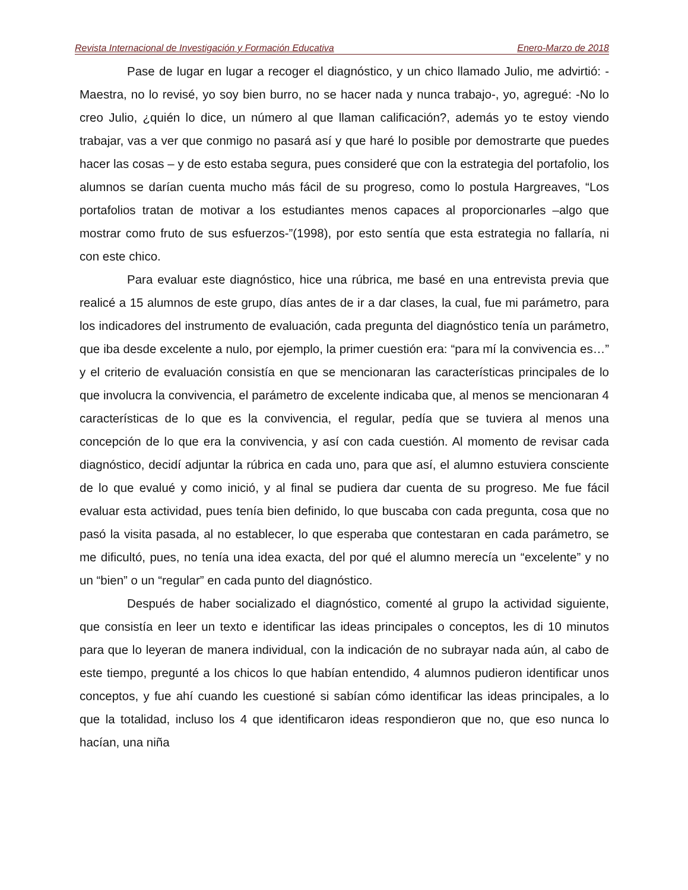Revista Internacional de Investigación y Formación Educativa Enero-Marzo de 2018
Pase de lugar en lugar a recoger el diagnóstico, y un chico llamado Julio, me advirtió: -Maestra, no lo revisé, yo soy bien burro, no se hacer nada y nunca trabajo-, yo, agregué: -No lo creo Julio, ¿quién lo dice, un número al que llaman calificación?, además yo te estoy viendo trabajar, vas a ver que conmigo no pasará así y que haré lo posible por demostrarte que puedes hacer las cosas – y de esto estaba segura, pues consideré que con la estrategia del portafolio, los alumnos se darían cuenta mucho más fácil de su progreso, como lo postula Hargreaves, “Los portafolios tratan de motivar a los estudiantes menos capaces al proporcionarles –algo que mostrar como fruto de sus esfuerzos-”(1998), por esto sentía que esta estrategia no fallaría, ni con este chico.
Para evaluar este diagnóstico, hice una rúbrica, me basé en una entrevista previa que realicé a 15 alumnos de este grupo, días antes de ir a dar clases, la cual, fue mi parámetro, para los indicadores del instrumento de evaluación, cada pregunta del diagnóstico tenía un parámetro, que iba desde excelente a nulo, por ejemplo, la primer cuestión era: “para mí la convivencia es…” y el criterio de evaluación consistía en que se mencionaran las características principales de lo que involucra la convivencia, el parámetro de excelente indicaba que, al menos se mencionaran 4 características de lo que es la convivencia, el regular, pedía que se tuviera al menos una concepción de lo que era la convivencia, y así con cada cuestión. Al momento de revisar cada diagnóstico, decidí adjuntar la rúbrica en cada uno, para que así, el alumno estuviera consciente de lo que evalué y como inició, y al final se pudiera dar cuenta de su progreso. Me fue fácil evaluar esta actividad, pues tenía bien definido, lo que buscaba con cada pregunta, cosa que no pasó la visita pasada, al no establecer, lo que esperaba que contestaran en cada parámetro, se me dificultó, pues, no tenía una idea exacta, del por qué el alumno merecía un “excelente” y no un “bien” o un “regular” en cada punto del diagnóstico.
Después de haber socializado el diagnóstico, comenté al grupo la actividad siguiente, que consistía en leer un texto e identificar las ideas principales o conceptos, les di 10 minutos para que lo leyeran de manera individual, con la indicación de no subrayar nada aún, al cabo de este tiempo, pregunté a los chicos lo que habían entendido, 4 alumnos pudieron identificar unos conceptos, y fue ahí cuando les cuestioné si sabían cómo identificar las ideas principales, a lo que la totalidad, incluso los 4 que identificaron ideas respondieron que no, que eso nunca lo hacían, una niña